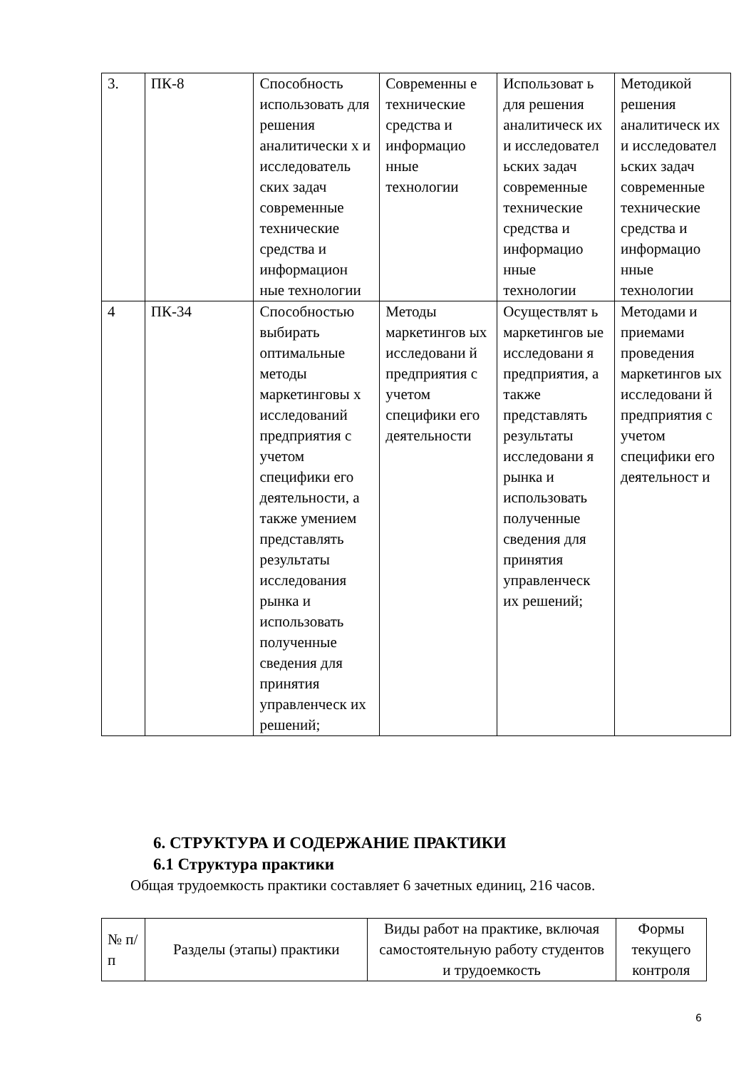| 3. | ПК-8 | Способность использовать для решения аналитически х и исследователь ских задач современные технические средства и информацион ные технологии | Современны е технические средства и информацио нные технологии | Использоват ь для решения аналитическ их и исследовател ьских задач современные технические средства и информацио нные технологии | Методикой решения аналитическ их и исследовател ьских задач современные технические средства и информацио нные технологии |
| 4 | ПК-34 | Способностью выбирать оптимальные методы маркетинговы х исследований предприятия с учетом специфики его деятельности, а также умением представлять результаты исследования рынка и использовать полученные сведения для принятия управленческ их решений; | Методы маркетингов ых исследовани й предприятия с учетом специфики его деятельности | Осуществлят ь маркетингов ые исследовани я предприятия, а также представлять результаты исследовани я рынка и использовать полученные сведения для принятия управленческ их решений; | Методами и приемами проведения маркетингов ых исследовани й предприятия с учетом специфики его деятельност и |
6. СТРУКТУРА И СОДЕРЖАНИЕ ПРАКТИКИ
6.1 Структура практики
Общая трудоемкость практики составляет 6 зачетных единиц, 216 часов.
| № п/п | Разделы (этапы) практики | Виды работ на практике, включая самостоятельную работу студентов и трудоемкость | Формы текущего контроля |
| --- | --- | --- | --- |
6